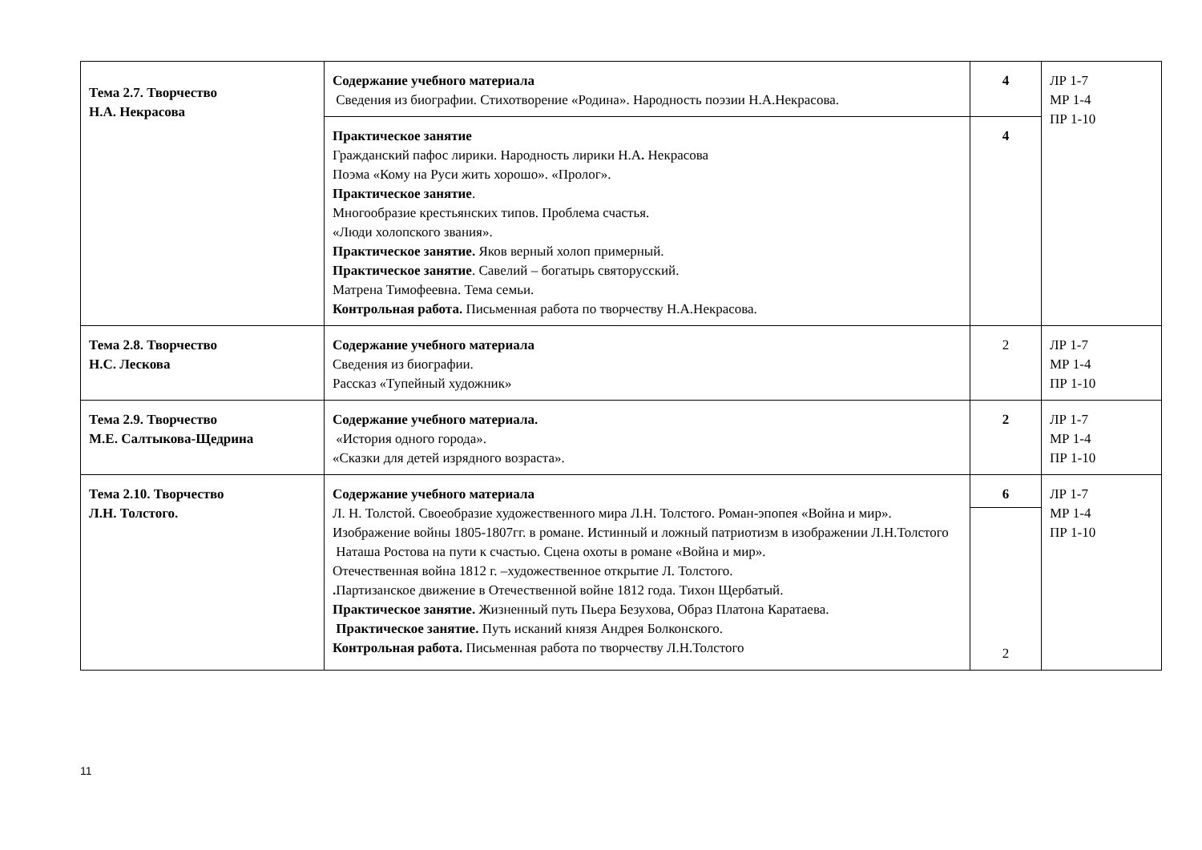| Тема 2.7. Творчество Н.А. Некрасова | Содержание учебного материала Сведения из биографии. Стихотворение «Родина». Народность поэзии Н.А.Некрасова. | 4 | ЛР 1-7 МР 1-4 ПР 1-10 |
| | Практическое занятие Гражданский пафос лирики. Народность лирики Н.А . Некрасова Поэма «Кому на Руси жить хорошо». «Пролог». Практическое занятие . Многообразие крестьянских типов. Проблема счастья. «Люди холопского звания». Практическое занятие. Яков верный холоп примерный. Практическое занятие . Савелий – богатырь святорусский. Матрена Тимофеевна. Тема семьи. Контрольная работа. Письменная работа по творчеству Н.А.Некрасова. | 4 | |
| Тема 2.8. Творчество Н.С. Лескова | Содержание учебного материала Сведения из биографии. Рассказ «Тупейный художник» | 2 | ЛР 1-7 МР 1-4 ПР 1-10 |
| Тема 2.9. Творчество М.Е. Салтыкова-Щедрина | Содержание учебного материала. «История одного города». «Сказки для детей изрядного возраста». | 2 | ЛР 1-7 МР 1-4 ПР 1-10 |
| Тема 2.10. Творчество Л.Н. Толстого. | Содержание учебного материала Л. Н. Толстой. Своеобразие художественного мира Л.Н. Толстого. Роман-эпопея «Война и мир». Изображение войны 1805-1807гг. в романе. Истинный и ложный патриотизм в изображении Л.Н.Толстого Наташа Ростова на пути к счастью. Сцена охоты в романе «Война и мир». Отечественная война 1812 г. –художественное открытие Л. Толстого. . Партизанское движение в Отечественной войне 1812 года. Тихон Щербатый. Практическое занятие. Жизненный путь Пьера Безухова, Образ Платона Каратаева. Практическое занятие. Путь исканий князя Андрея Болконского. Контрольная работа. Письменная работа по творчеству Л.Н.Толстого | 6 2 | ЛР 1-7 МР 1-4 ПР 1-10 |
11